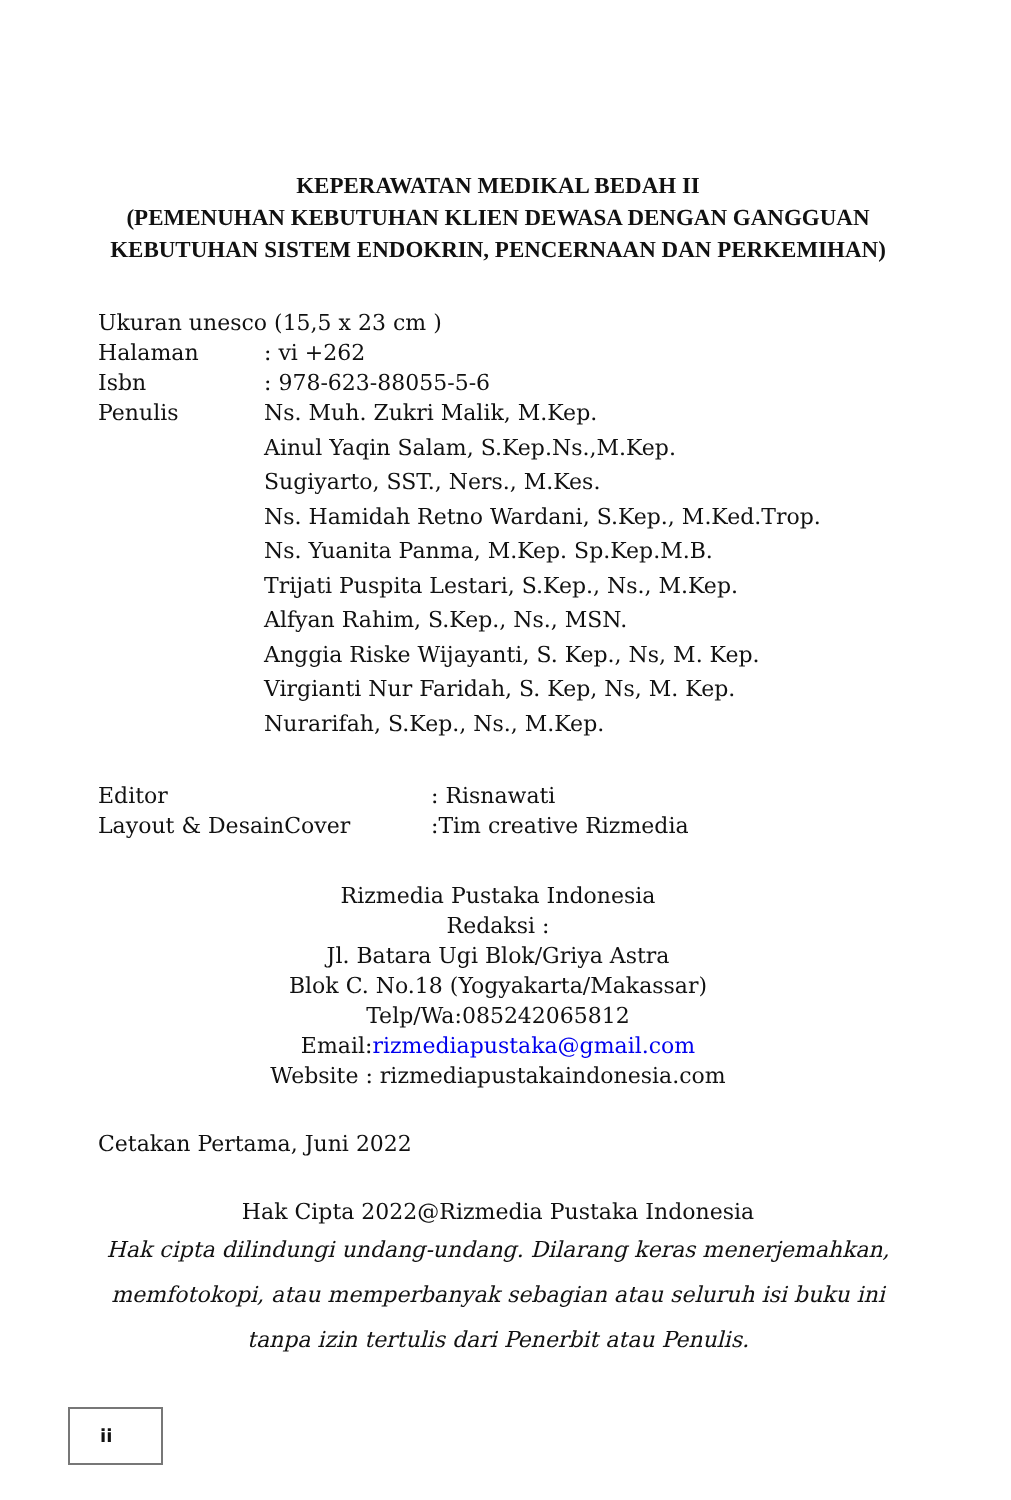KEPERAWATAN MEDIKAL BEDAH II
(PEMENUHAN KEBUTUHAN KLIEN DEWASA DENGAN GANGGUAN KEBUTUHAN SISTEM ENDOKRIN, PENCERNAAN DAN PERKEMIHAN)
Ukuran unesco (15,5 x 23 cm )
Halaman : vi +262
Isbn : 978-623-88055-5-6
Penulis
Ns. Muh. Zukri Malik, M.Kep.
Ainul Yaqin Salam, S.Kep.Ns.,M.Kep.
Sugiyarto, SST., Ners., M.Kes.
Ns. Hamidah Retno Wardani, S.Kep., M.Ked.Trop.
Ns. Yuanita Panma, M.Kep. Sp.Kep.M.B.
Trijati Puspita Lestari, S.Kep., Ns., M.Kep.
Alfyan Rahim, S.Kep., Ns., MSN.
Anggia Riske Wijayanti, S. Kep., Ns, M. Kep.
Virgianti Nur Faridah, S. Kep, Ns, M. Kep.
Nurarifah, S.Kep., Ns., M.Kep.
Editor : Risnawati
Layout & DesainCover :Tim creative Rizmedia
Rizmedia Pustaka Indonesia
Redaksi :
Jl. Batara Ugi Blok/Griya Astra
Blok C. No.18 (Yogyakarta/Makassar)
Telp/Wa:085242065812
Email:rizmediapustaka@gmail.com
Website : rizmediapustakaindonesia.com
Cetakan Pertama, Juni 2022
Hak Cipta 2022@Rizmedia Pustaka Indonesia
Hak cipta dilindungi undang-undang. Dilarang keras menerjemahkan, memfotokopi, atau memperbanyak sebagian atau seluruh isi buku ini tanpa izin tertulis dari Penerbit atau Penulis.
ii